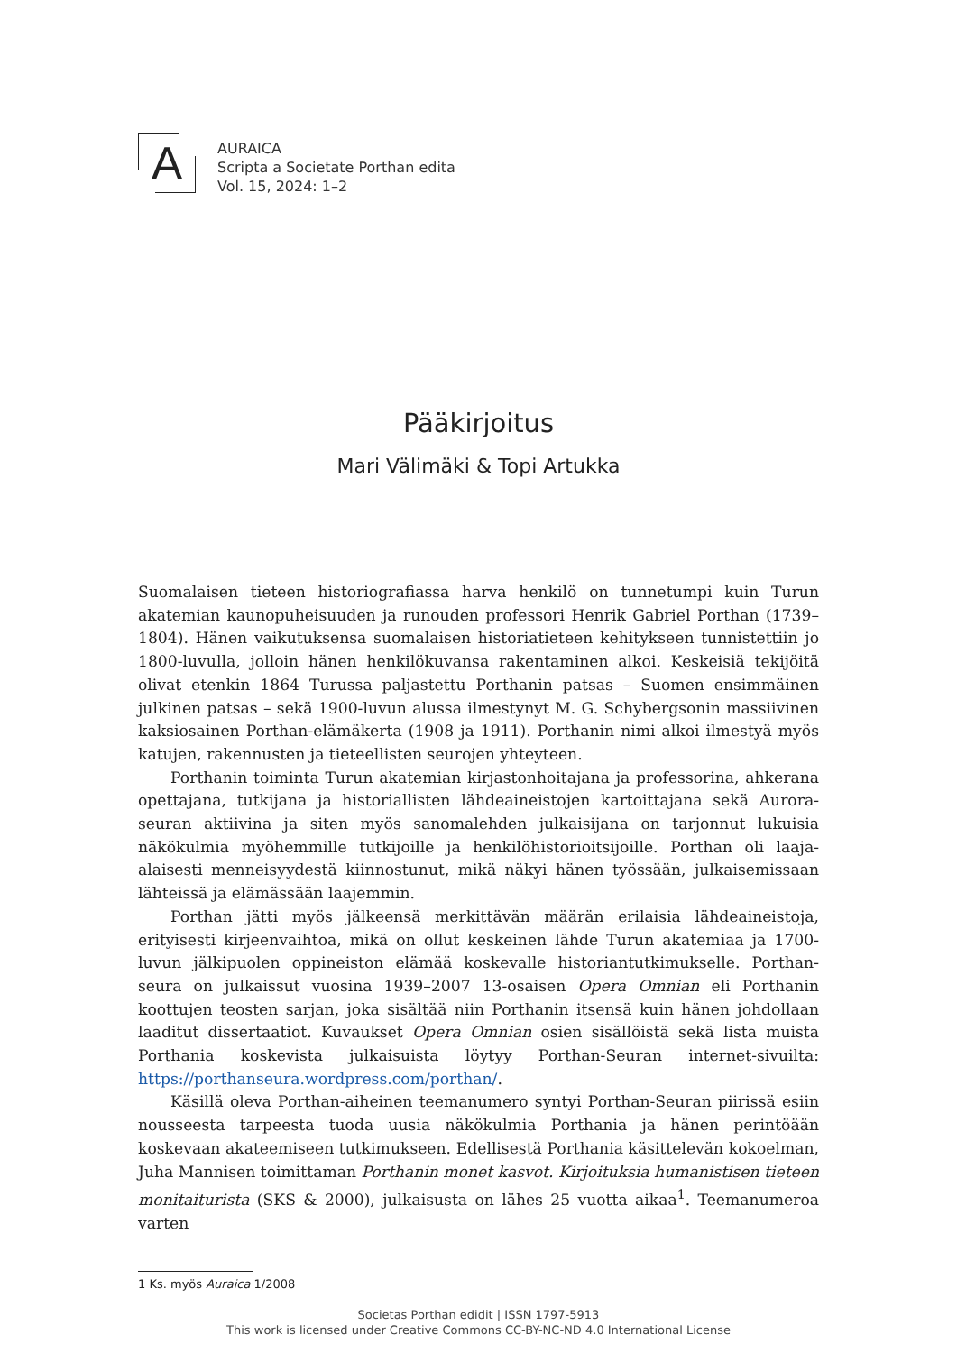A
AURAICA
Scripta a Societate Porthan edita
Vol. 15, 2024: 1–2
Pääkirjoitus
Mari Välimäki & Topi Artukka
Suomalaisen tieteen historiografiassa harva henkilö on tunnetumpi kuin Turun akatemian kaunopuheisuuden ja runouden professori Henrik Gabriel Porthan (1739–1804). Hänen vaikutuksensa suomalaisen historiatieteen kehitykseen tunnistettiin jo 1800-luvulla, jolloin hänen henkilökuvansa rakentaminen alkoi. Keskeisiä tekijöitä olivat etenkin 1864 Turussa paljastettu Porthanin patsas – Suomen ensimmäinen julkinen patsas – sekä 1900-luvun alussa ilmestynyt M. G. Schybergsonin massiivinen kaksiosainen Porthan-elämäkerta (1908 ja 1911). Porthanin nimi alkoi ilmestyä myös katujen, rakennusten ja tieteellisten seurojen yhteyteen.
Porthanin toiminta Turun akatemian kirjastonhoitajana ja professorina, ahkerana opettajana, tutkijana ja historiallisten lähdeaineistojen kartoittajana sekä Aurora-seuran aktiivina ja siten myös sanomalehden julkaisijana on tarjonnut lukuisia näkökulmia myöhemmille tutkijoille ja henkilöhistorioitsijoille. Porthan oli laaja-alaisesti menneisyydestä kiinnostunut, mikä näkyi hänen työssään, julkaisemissaan lähteissä ja elämässään laajemmin.
Porthan jätti myös jälkeensä merkittävän määrän erilaisia lähdeaineistoja, erityisesti kirjeenvaihtoa, mikä on ollut keskeinen lähde Turun akatemiaa ja 1700-luvun jälkipuolen oppineiston elämää koskevalle historiantutkimukselle. Porthan-seura on julkaissut vuosina 1939–2007 13-osaisen Opera Omnian eli Porthanin koottujen teosten sarjan, joka sisältää niin Porthanin itsensä kuin hänen johdollaan laaditut dissertaatiot. Kuvaukset Opera Omnian osien sisällöistä sekä lista muista Porthania koskevista julkaisuista löytyy Porthan-Seuran internet-sivuilta: https://porthanseura.wordpress.com/porthan/.
Käsillä oleva Porthan-aiheinen teemanumero syntyi Porthan-Seuran piirissä esiin nousseesta tarpeesta tuoda uusia näkökulmia Porthania ja hänen perintöään koskevaan akateemiseen tutkimukseen. Edellisestä Porthania käsittelevän kokoelman, Juha Mannisen toimittaman Porthanin monet kasvot. Kirjoituksia humanistisen tieteen monitaiturista (SKS & 2000), julkaisusta on lähes 25 vuotta aikaa<sup>1</sup>. Teemanumeroa varten
1 Ks. myös Auraica 1/2008
Societas Porthan edidit | ISSN 1797-5913
This work is licensed under Creative Commons CC-BY-NC-ND 4.0 International License